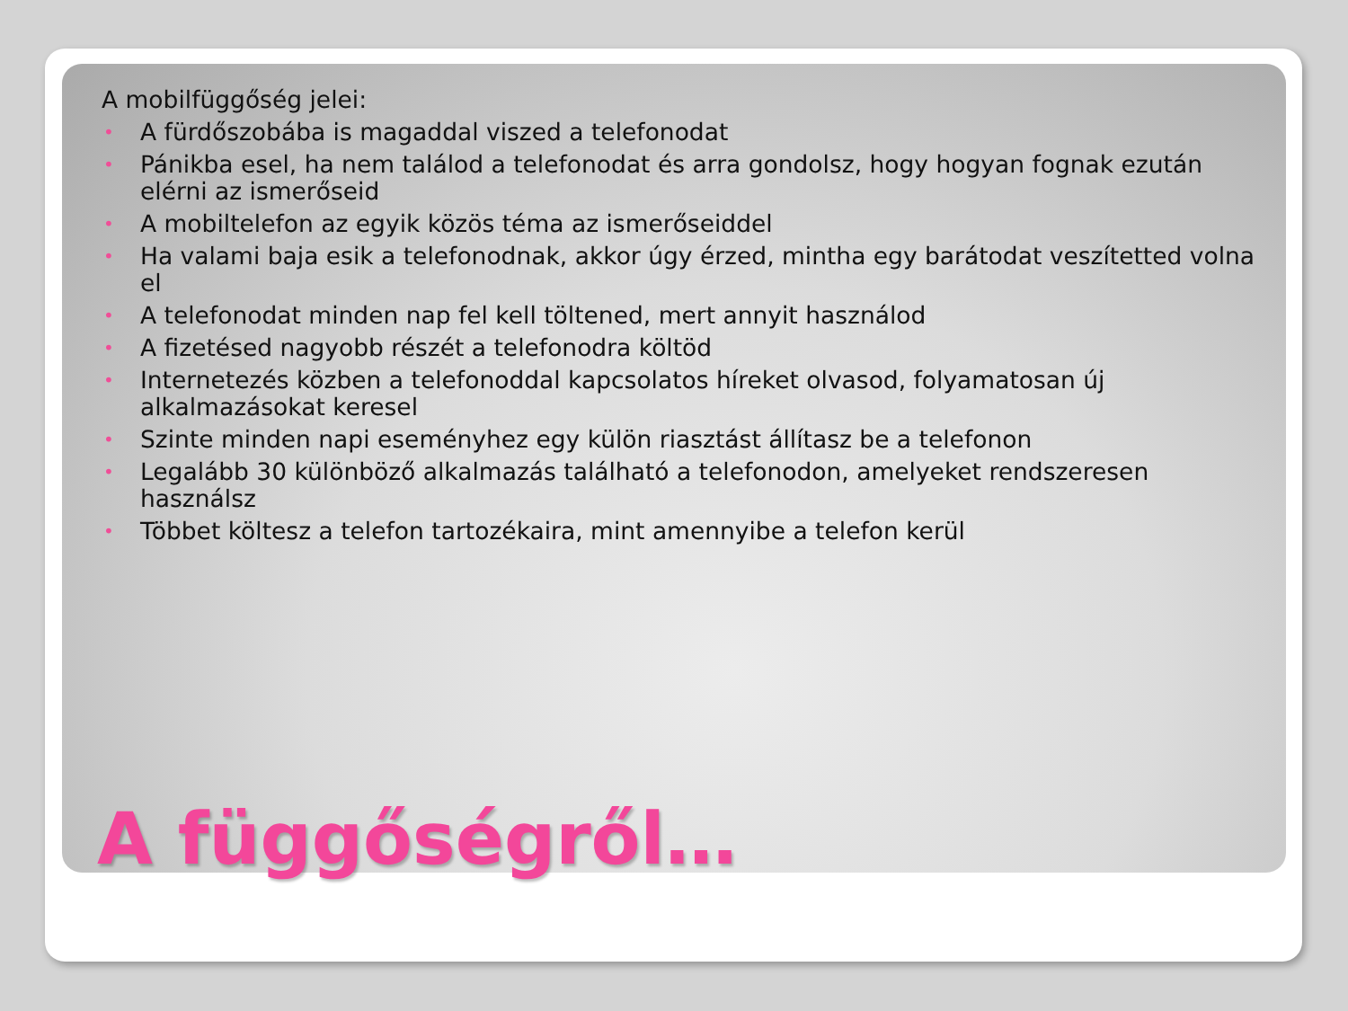A mobilfüggőség jelei:
• A fürdőszobába is magaddal viszed a telefonodat
• Pánikba esel, ha nem találod a telefonodat és arra gondolsz, hogy hogyan fognak ezután elérni az ismerőseid
• A mobiltelefon az egyik közös téma az ismerőseiddel
• Ha valami baja esik a telefonodnak, akkor úgy érzed, mintha egy barátodat veszítetted volna el
• A telefonodat minden nap fel kell töltened, mert annyit használod
• A fizetésed nagyobb részét a telefonodra költöd
• Internetezés közben a telefonoddal kapcsolatos híreket olvasod, folyamatosan új alkalmazásokat keresel
• Szinte minden napi eseményhez egy külön riasztást állítasz be a telefonon
• Legalább 30 különböző alkalmazás található a telefonodon, amelyeket rendszeresen használsz
• Többet költesz a telefon tartozékaira, mint amennyibe a telefon kerül
A függőségről…